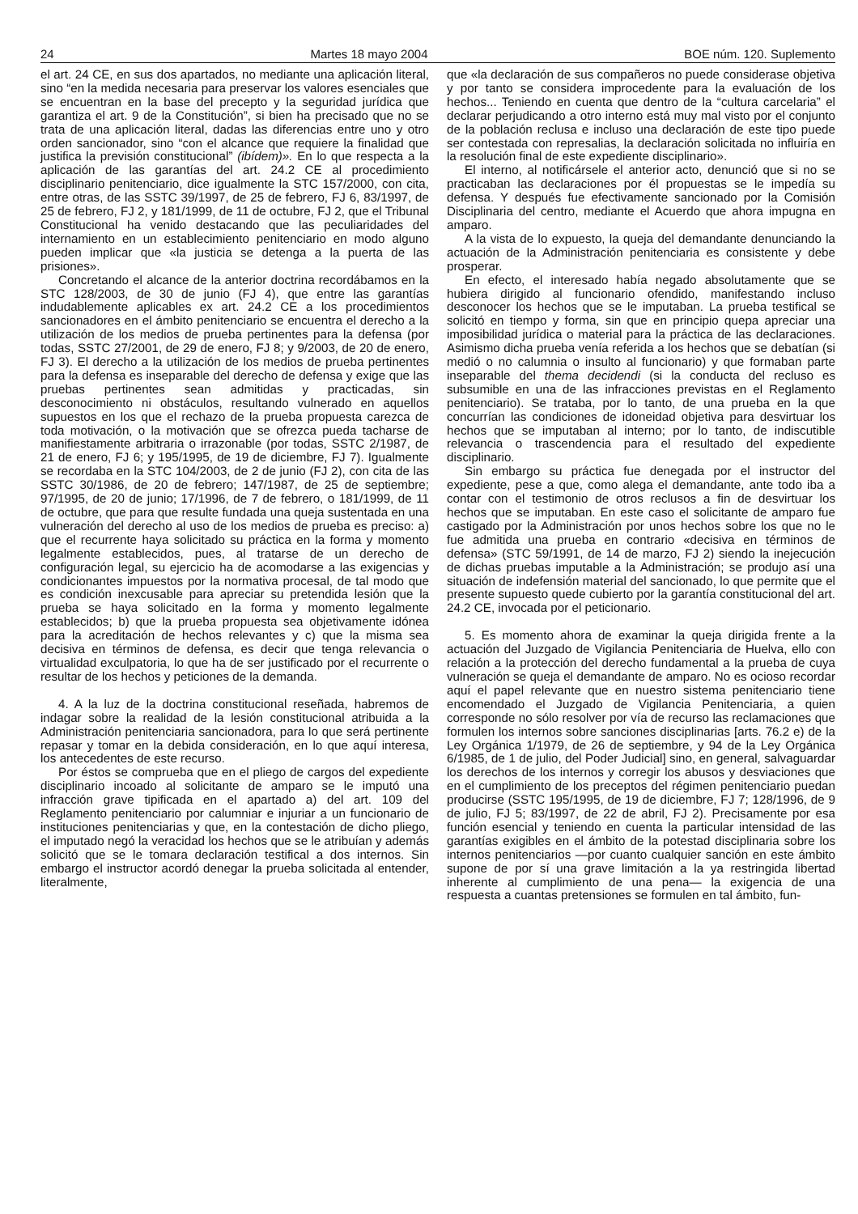24 Martes 18 mayo 2004 BOE núm. 120. Suplemento
el art. 24 CE, en sus dos apartados, no mediante una aplicación literal, sino “en la medida necesaria para preservar los valores esenciales que se encuentran en la base del precepto y la seguridad jurídica que garantiza el art. 9 de la Constitución”, si bien ha precisado que no se trata de una aplicación literal, dadas las diferencias entre uno y otro orden sancionador, sino “con el alcance que requiere la finalidad que justifica la previsión constitucional” (ibídem)». En lo que respecta a la aplicación de las garantías del art. 24.2 CE al procedimiento disciplinario penitenciario, dice igualmente la STC 157/2000, con cita, entre otras, de las SSTC 39/1997, de 25 de febrero, FJ 6, 83/1997, de 25 de febrero, FJ 2, y 181/1999, de 11 de octubre, FJ 2, que el Tribunal Constitucional ha venido destacando que las peculiaridades del internamiento en un establecimiento penitenciario en modo alguno pueden implicar que «la justicia se detenga a la puerta de las prisiones».
Concretando el alcance de la anterior doctrina recordábamos en la STC 128/2003, de 30 de junio (FJ 4), que entre las garantías indudablemente aplicables ex art. 24.2 CE a los procedimientos sancionadores en el ámbito penitenciario se encuentra el derecho a la utilización de los medios de prueba pertinentes para la defensa (por todas, SSTC 27/2001, de 29 de enero, FJ 8; y 9/2003, de 20 de enero, FJ 3). El derecho a la utilización de los medios de prueba pertinentes para la defensa es inseparable del derecho de defensa y exige que las pruebas pertinentes sean admitidas y practicadas, sin desconocimiento ni obstáculos, resultando vulnerado en aquellos supuestos en los que el rechazo de la prueba propuesta carezca de toda motivación, o la motivación que se ofrezca pueda tacharse de manifiestamente arbitraria o irrazonable (por todas, SSTC 2/1987, de 21 de enero, FJ 6; y 195/1995, de 19 de diciembre, FJ 7). Igualmente se recordaba en la STC 104/2003, de 2 de junio (FJ 2), con cita de las SSTC 30/1986, de 20 de febrero; 147/1987, de 25 de septiembre; 97/1995, de 20 de junio; 17/1996, de 7 de febrero, o 181/1999, de 11 de octubre, que para que resulte fundada una queja sustentada en una vulneración del derecho al uso de los medios de prueba es preciso: a) que el recurrente haya solicitado su práctica en la forma y momento legalmente establecidos, pues, al tratarse de un derecho de configuración legal, su ejercicio ha de acomodarse a las exigencias y condicionantes impuestos por la normativa procesal, de tal modo que es condición inexcusable para apreciar su pretendida lesión que la prueba se haya solicitado en la forma y momento legalmente establecidos; b) que la prueba propuesta sea objetivamente idónea para la acreditación de hechos relevantes y c) que la misma sea decisiva en términos de defensa, es decir que tenga relevancia o virtualidad exculpatoria, lo que ha de ser justificado por el recurrente o resultar de los hechos y peticiones de la demanda.
4. A la luz de la doctrina constitucional reseñada, habremos de indagar sobre la realidad de la lesión constitucional atribuida a la Administración penitenciaria sancionadora, para lo que será pertinente repasar y tomar en la debida consideración, en lo que aquí interesa, los antecedentes de este recurso.
Por éstos se comprueba que en el pliego de cargos del expediente disciplinario incoado al solicitante de amparo se le imputó una infracción grave tipificada en el apartado a) del art. 109 del Reglamento penitenciario por calumniar e injuriar a un funcionario de instituciones penitenciarias y que, en la contestación de dicho pliego, el imputado negó la veracidad los hechos que se le atribuían y además solicitó que se le tomara declaración testifical a dos internos. Sin embargo el instructor acordó denegar la prueba solicitada al entender, literalmente,
que «la declaración de sus compañeros no puede considerase objetiva y por tanto se considera improcedente para la evaluación de los hechos... Teniendo en cuenta que dentro de la “cultura carcelaria” el declarar perjudicando a otro interno está muy mal visto por el conjunto de la población reclusa e incluso una declaración de este tipo puede ser contestada con represalias, la declaración solicitada no influiría en la resolución final de este expediente disciplinario».
El interno, al notificársele el anterior acto, denunció que si no se practicaban las declaraciones por él propuestas se le impedía su defensa. Y después fue efectivamente sancionado por la Comisión Disciplinaria del centro, mediante el Acuerdo que ahora impugna en amparo.
A la vista de lo expuesto, la queja del demandante denunciando la actuación de la Administración penitenciaria es consistente y debe prosperar.
En efecto, el interesado había negado absolutamente que se hubiera dirigido al funcionario ofendido, manifestando incluso desconocer los hechos que se le imputaban. La prueba testifical se solicitó en tiempo y forma, sin que en principio quepa apreciar una imposibilidad jurídica o material para la práctica de las declaraciones. Asimismo dicha prueba venía referida a los hechos que se debatían (si medió o no calumnia o insulto al funcionario) y que formaban parte inseparable del thema decidendi (si la conducta del recluso es subsumible en una de las infracciones previstas en el Reglamento penitenciario). Se trataba, por lo tanto, de una prueba en la que concurrían las condiciones de idoneidad objetiva para desvirtuar los hechos que se imputaban al interno; por lo tanto, de indiscutible relevancia o trascendencia para el resultado del expediente disciplinario.
Sin embargo su práctica fue denegada por el instructor del expediente, pese a que, como alega el demandante, ante todo iba a contar con el testimonio de otros reclusos a fin de desvirtuar los hechos que se imputaban. En este caso el solicitante de amparo fue castigado por la Administración por unos hechos sobre los que no le fue admitida una prueba en contrario «decisiva en términos de defensa» (STC 59/1991, de 14 de marzo, FJ 2) siendo la inejecución de dichas pruebas imputable a la Administración; se produjo así una situación de indefensión material del sancionado, lo que permite que el presente supuesto quede cubierto por la garantía constitucional del art. 24.2 CE, invocada por el peticionario.
5. Es momento ahora de examinar la queja dirigida frente a la actuación del Juzgado de Vigilancia Penitenciaria de Huelva, ello con relación a la protección del derecho fundamental a la prueba de cuya vulneración se queja el demandante de amparo. No es ocioso recordar aquí el papel relevante que en nuestro sistema penitenciario tiene encomendado el Juzgado de Vigilancia Penitenciaria, a quien corresponde no sólo resolver por vía de recurso las reclamaciones que formulen los internos sobre sanciones disciplinarias [arts. 76.2 e) de la Ley Orgánica 1/1979, de 26 de septiembre, y 94 de la Ley Orgánica 6/1985, de 1 de julio, del Poder Judicial] sino, en general, salvaguardar los derechos de los internos y corregir los abusos y desviaciones que en el cumplimiento de los preceptos del régimen penitenciario puedan producirse (SSTC 195/1995, de 19 de diciembre, FJ 7; 128/1996, de 9 de julio, FJ 5; 83/1997, de 22 de abril, FJ 2). Precisamente por esa función esencial y teniendo en cuenta la particular intensidad de las garantías exigibles en el ámbito de la potestad disciplinaria sobre los internos penitenciarios —por cuanto cualquier sanción en este ámbito supone de por sí una grave limitación a la ya restringida libertad inherente al cumplimiento de una pena— la exigencia de una respuesta a cuantas pretensiones se formulen en tal ámbito, fun-